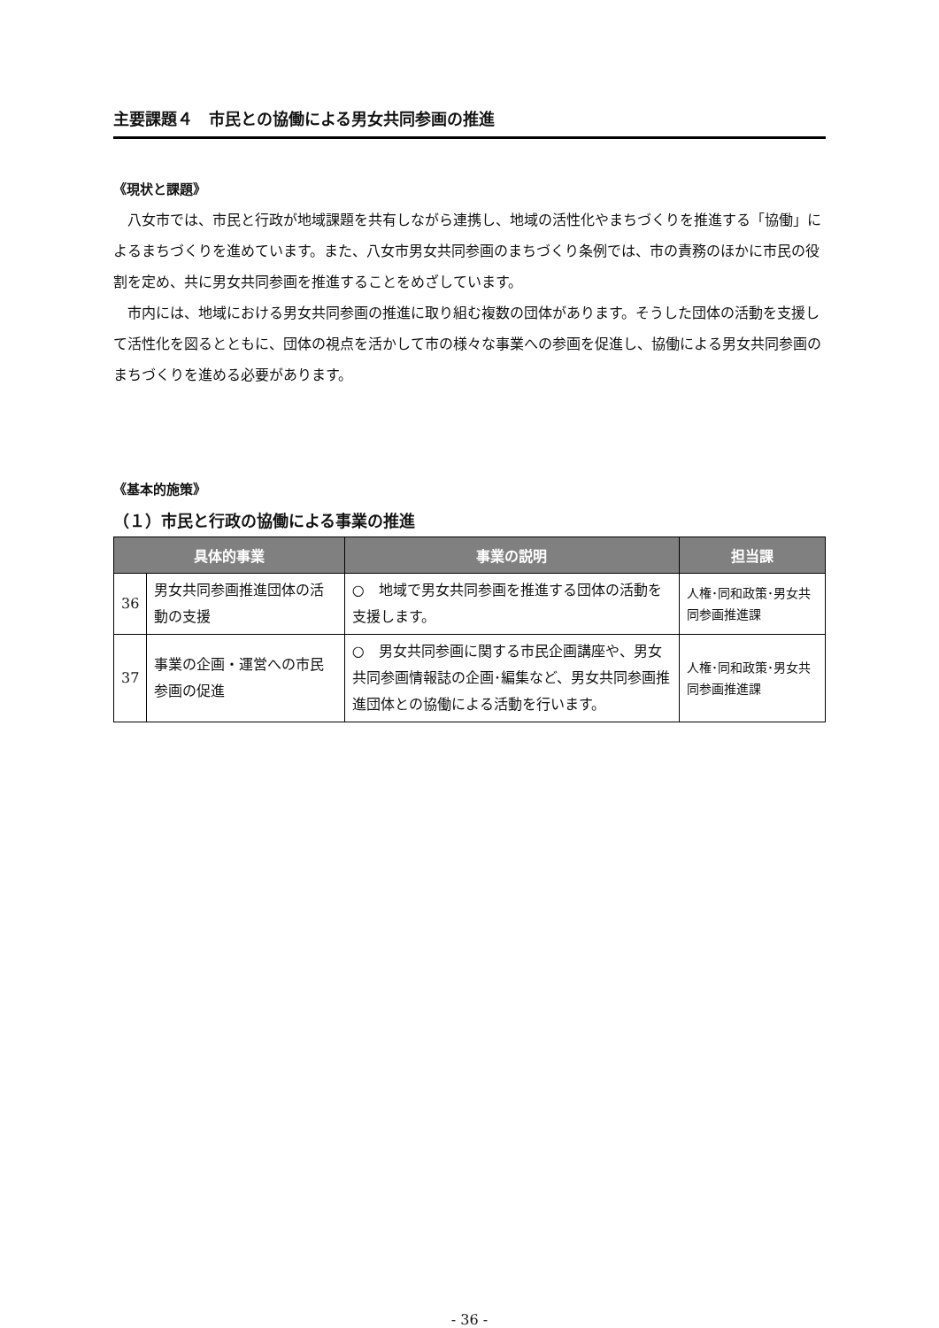主要課題４　市民との協働による男女共同参画の推進
《現状と課題》
八女市では、市民と行政が地域課題を共有しながら連携し、地域の活性化やまちづくりを推進する「協働」によるまちづくりを進めています。また、八女市男女共同参画のまちづくり条例では、市の責務のほかに市民の役割を定め、共に男女共同参画を推進することをめざしています。
市内には、地域における男女共同参画の推進に取り組む複数の団体があります。そうした団体の活動を支援して活性化を図るとともに、団体の視点を活かして市の様々な事業への参画を促進し、協働による男女共同参画のまちづくりを進める必要があります。
《基本的施策》
（１）市民と行政の協働による事業の推進
| 具体的事業 | | 事業の説明 | 担当課 |
| --- | --- | --- | --- |
| 36 | 男女共同参画推進団体の活動の支援 | ○ 地域で男女共同参画を推進する団体の活動を支援します。 | 人権･同和政策･男女共同参画推進課 |
| 37 | 事業の企画・運営への市民参画の促進 | ○ 男女共同参画に関する市民企画講座や、男女共同参画情報誌の企画･編集など、男女共同参画推進団体との協働による活動を行います。 | 人権･同和政策･男女共同参画推進課 |
- 36 -